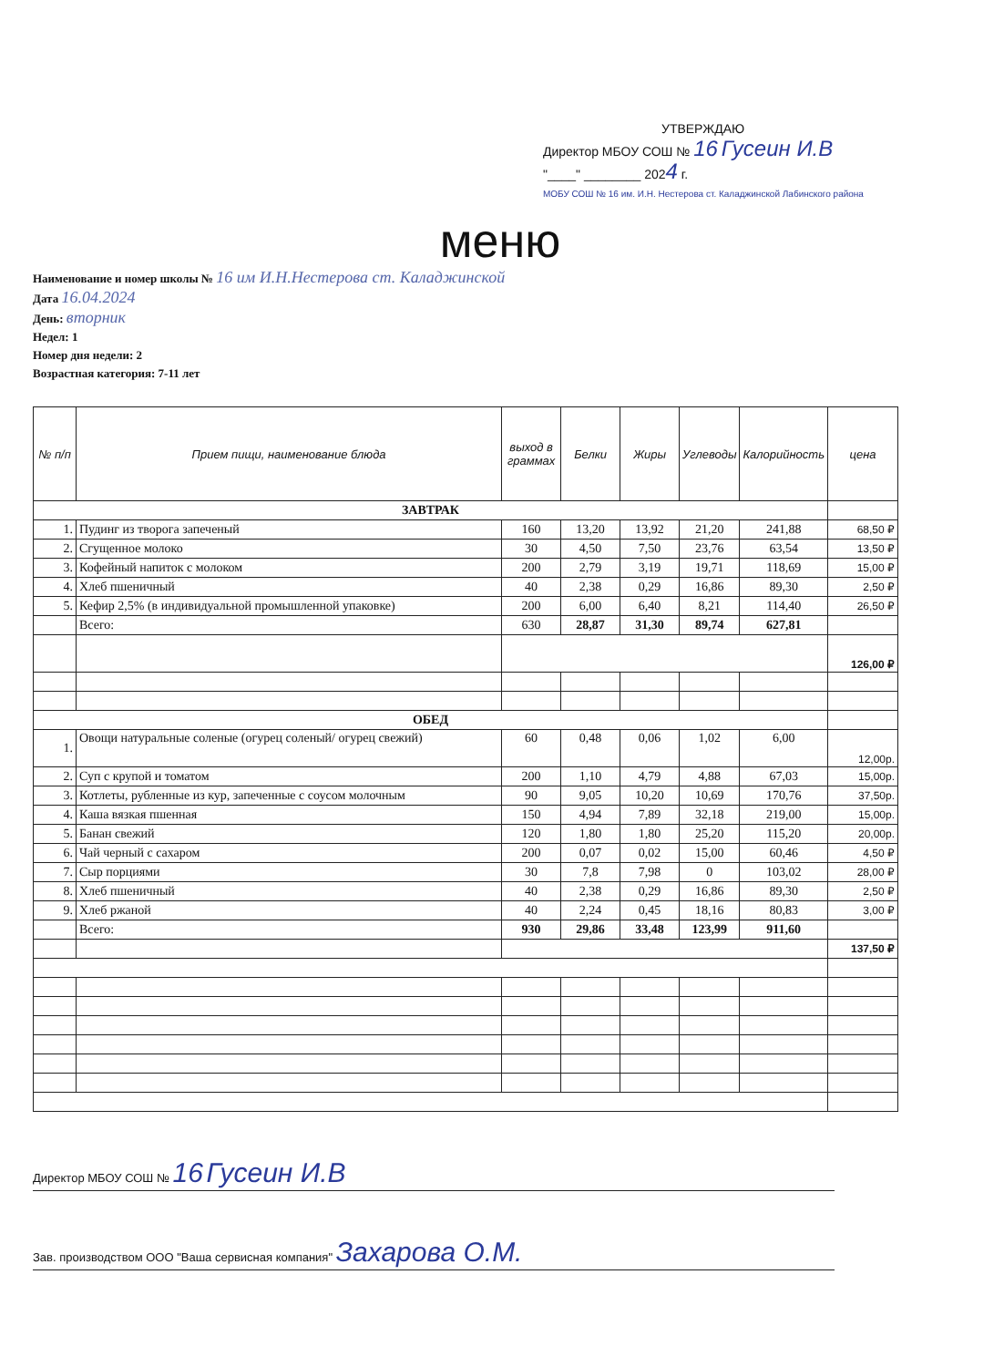УТВЕРЖДАЮ
Директор МБОУ СОШ № 16 Гусеин И.В
"____" ________ 2024 г.
МОБУ СОШ № 16 им. И.Н. Нестерова ст. Каладжинской Лабинского района
меню
Наименование и номер школы № 16 им И.Н.Нестерова ст. Каладжинской
Дата 16.04.2024
День: вторник
Недел: 1
Номер дня недели: 2
Возрастная категория: 7-11 лет
| № п/п | Прием пищи, наименование блюда | выход в граммах | Белки | Жиры | Углеводы | Калорийность | цена |
| --- | --- | --- | --- | --- | --- | --- | --- |
| ЗАВТРАК | | | | | | | |
| 1. | Пудинг из творога запеченый | 160 | 13,20 | 13,92 | 21,20 | 241,88 | 68,50 ₽ |
| 2. | Сгущенное молоко | 30 | 4,50 | 7,50 | 23,76 | 63,54 | 13,50 ₽ |
| 3. | Кофейный напиток с молоком | 200 | 2,79 | 3,19 | 19,71 | 118,69 | 15,00 ₽ |
| 4. | Хлеб пшеничный | 40 | 2,38 | 0,29 | 16,86 | 89,30 | 2,50 ₽ |
| 5. | Кефир 2,5% (в индивидуальной промышленной упаковке) | 200 | 6,00 | 6,40 | 8,21 | 114,40 | 26,50 ₽ |
| | Всего: | 630 | 28,87 | 31,30 | 89,74 | 627,81 | |
| | | | | | | | 126,00 ₽ |
| ОБЕД | | | | | | | |
| 1. | Овощи натуральные соленые (огурец соленый/ огурец свежий) | 60 | 0,48 | 0,06 | 1,02 | 6,00 | 12,00р. |
| 2. | Суп с крупой и томатом | 200 | 1,10 | 4,79 | 4,88 | 67,03 | 15,00р. |
| 3. | Котлеты, рубленные из кур, запеченные с соусом молочным | 90 | 9,05 | 10,20 | 10,69 | 170,76 | 37,50р. |
| 4. | Каша вязкая пшенная | 150 | 4,94 | 7,89 | 32,18 | 219,00 | 15,00р. |
| 5. | Банан свежий | 120 | 1,80 | 1,80 | 25,20 | 115,20 | 20,00р. |
| 6. | Чай черный с сахаром | 200 | 0,07 | 0,02 | 15,00 | 60,46 | 4,50 ₽ |
| 7. | Сыр порциями | 30 | 7,8 | 7,98 | 0 | 103,02 | 28,00 ₽ |
| 8. | Хлеб пшеничный | 40 | 2,38 | 0,29 | 16,86 | 89,30 | 2,50 ₽ |
| 9. | Хлеб ржаной | 40 | 2,24 | 0,45 | 18,16 | 80,83 | 3,00 ₽ |
| | Всего: | 930 | 29,86 | 33,48 | 123,99 | 911,60 | |
| | | | | | | | 137,50 ₽ |
Директор МБОУ СОШ № 16 Гусеин И.В
Зав. производством ООО "Ваша сервисная компания" Захарова О.М.